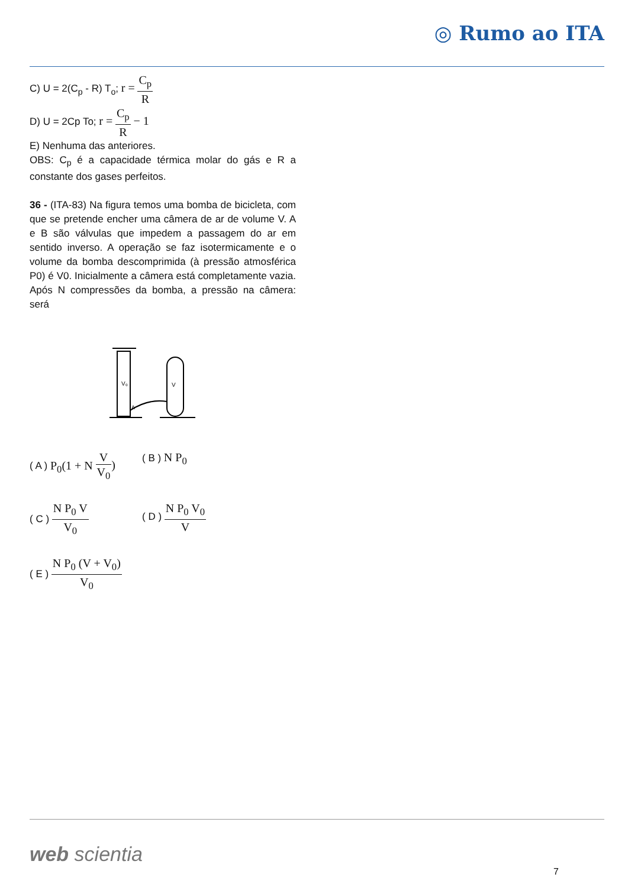◎ Rumo ao ITA
C) U = 2(C<sub>p</sub> - R) T<sub>o</sub>; r = C<sub>p</sub> R
D) U = 2Cp To; r = C<sub>p</sub> R − 1
E) Nenhuma das anteriores.
OBS: C<sub>p</sub> é a capacidade térmica molar do gás e R a constante dos gases perfeitos.
36 - (ITA-83) Na figura temos uma bomba de bicicleta, com que se pretende encher uma câmera de ar de volume V. A e B são válvulas que impedem a passagem do ar em sentido inverso. A operação se faz isotermicamente e o volume da bomba descomprimida (à pressão atmosférica P0) é V0. Inicialmente a câmera está completamente vazia. Após N compressões da bomba, a pressão na câmera: será
V₀
V
A
( A ) P<sub>0</sub>(1 + N V V<sub>0</sub>)
( B ) N P<sub>0</sub>
( C ) N P<sub>0</sub> V V<sub>0</sub>
( D ) N P<sub>0</sub> V<sub>0</sub> V
( E ) N P<sub>0</sub> (V + V<sub>0</sub>) V<sub>0</sub>
web scientia
7